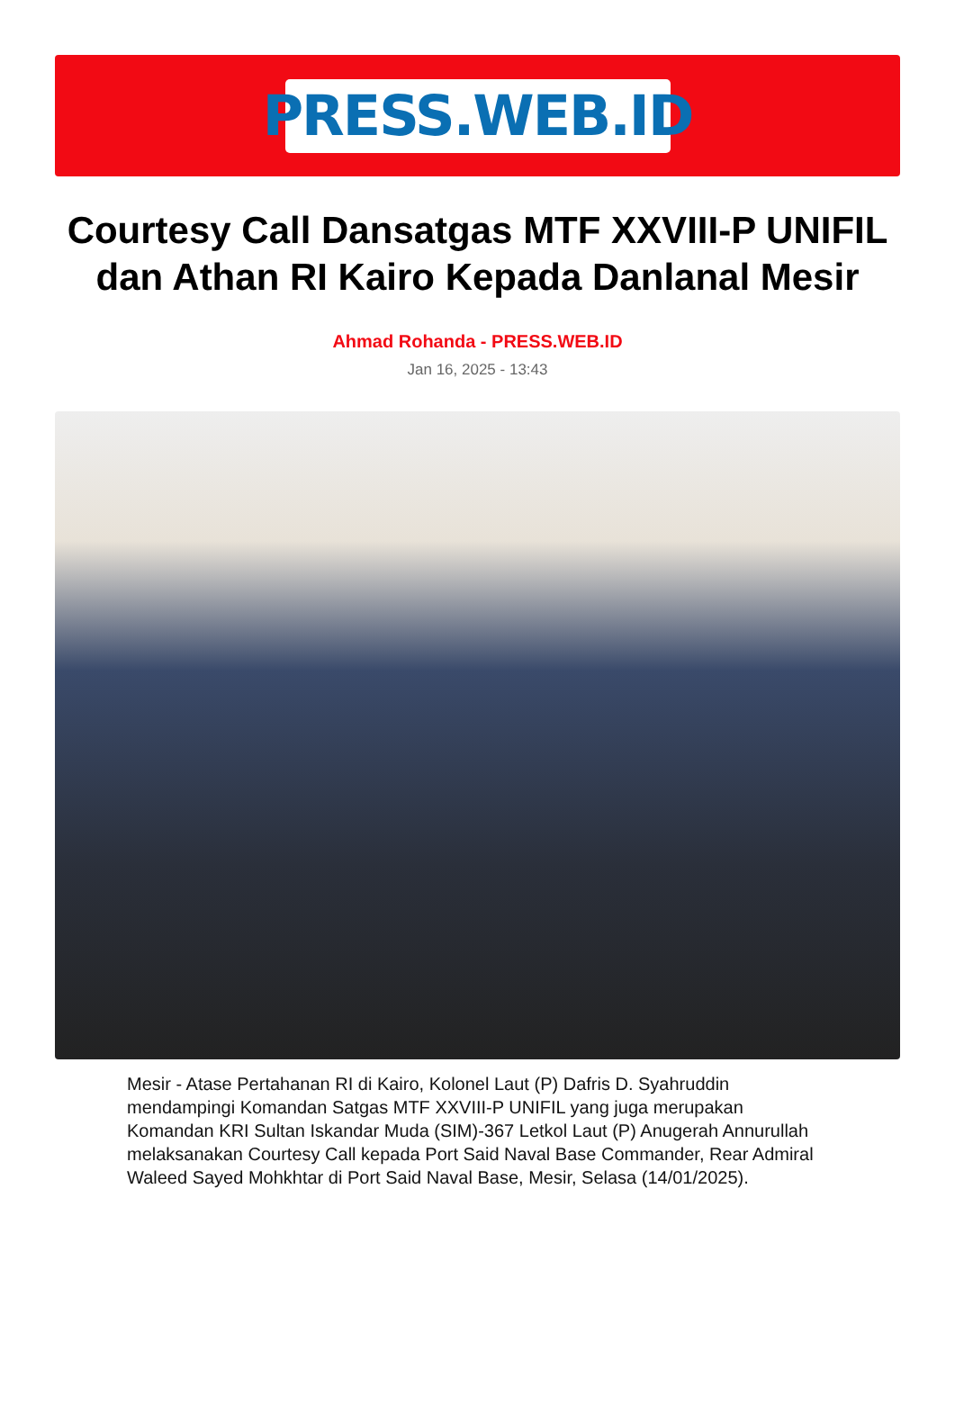PRESS.WEB.ID
Courtesy Call Dansatgas MTF XXVIII-P UNIFIL dan Athan RI Kairo Kepada Danlanal Mesir
Ahmad Rohanda - PRESS.WEB.ID
Jan 16, 2025 - 13:43
Mesir - Atase Pertahanan RI di Kairo, Kolonel Laut (P) Dafris D. Syahruddin mendampingi Komandan Satgas MTF XXVIII-P UNIFIL yang juga merupakan Komandan KRI Sultan Iskandar Muda (SIM)-367 Letkol Laut (P) Anugerah Annurullah melaksanakan Courtesy Call kepada Port Said Naval Base Commander, Rear Admiral Waleed Sayed Mohkhtar di Port Said Naval Base, Mesir, Selasa (14/01/2025).